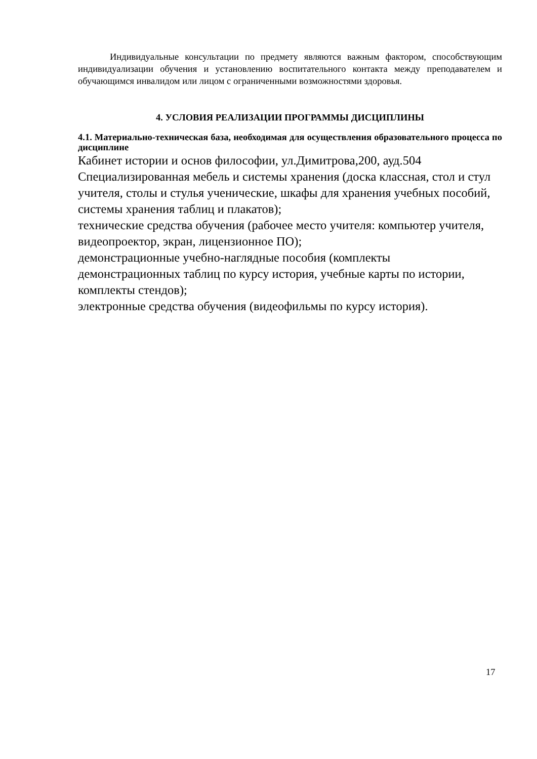Индивидуальные консультации по предмету являются важным фактором, способствующим индивидуализации обучения и установлению воспитательного контакта между преподавателем и обучающимся инвалидом или лицом с ограниченными возможностями здоровья.
4. УСЛОВИЯ РЕАЛИЗАЦИИ ПРОГРАММЫ ДИСЦИПЛИНЫ
4.1. Материально-техническая база, необходимая для осуществления образовательного процесса по дисциплине
Кабинет истории и основ философии, ул.Димитрова,200, ауд.504
Специализированная мебель и системы хранения (доска классная, стол и стул учителя, столы и стулья ученические, шкафы для хранения учебных пособий, системы хранения таблиц и плакатов);
технические средства обучения (рабочее место учителя: компьютер учителя, видеопроектор, экран, лицензионное ПО);
демонстрационные учебно-наглядные пособия (комплекты
демонстрационных таблиц по курсу история, учебные карты по истории, комплекты стендов);
электронные средства обучения (видеофильмы по курсу история).
17